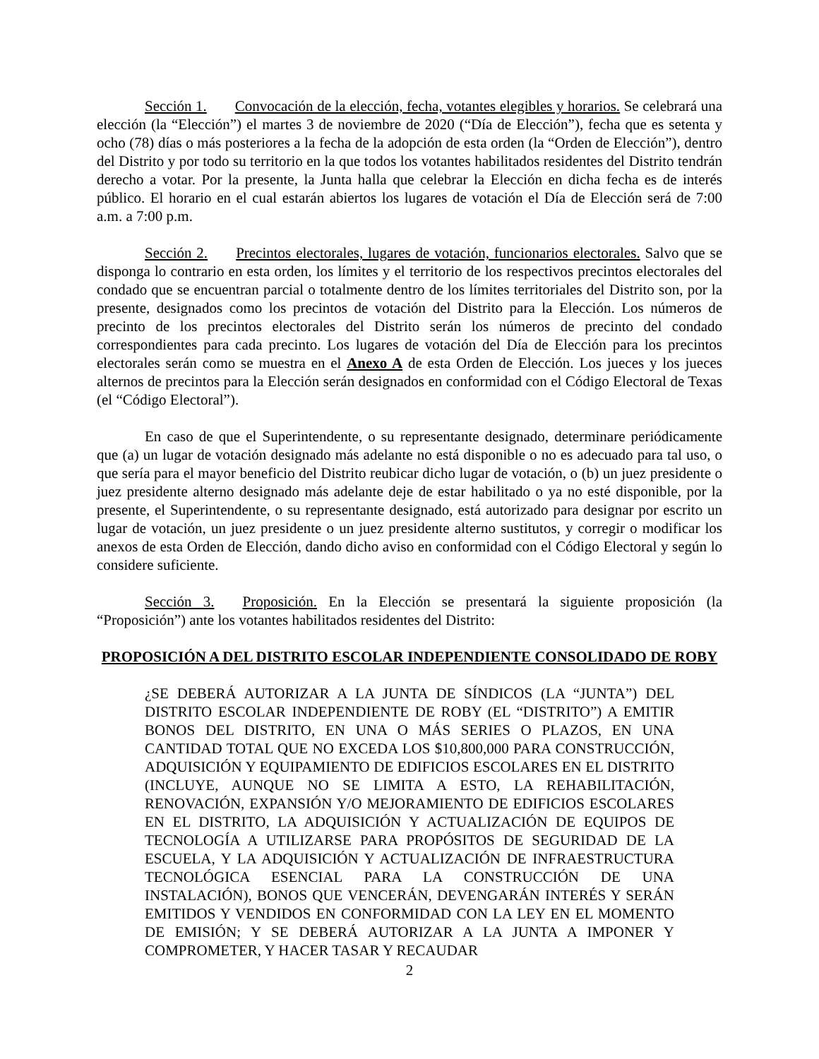Sección 1. Convocación de la elección, fecha, votantes elegibles y horarios. Se celebrará una elección (la “Elección”) el martes 3 de noviembre de 2020 (“Día de Elección”), fecha que es setenta y ocho (78) días o más posteriores a la fecha de la adopción de esta orden (la “Orden de Elección”), dentro del Distrito y por todo su territorio en la que todos los votantes habilitados residentes del Distrito tendrán derecho a votar. Por la presente, la Junta halla que celebrar la Elección en dicha fecha es de interés público. El horario en el cual estarán abiertos los lugares de votación el Día de Elección será de 7:00 a.m. a 7:00 p.m.
Sección 2. Precintos electorales, lugares de votación, funcionarios electorales. Salvo que se disponga lo contrario en esta orden, los límites y el territorio de los respectivos precintos electorales del condado que se encuentran parcial o totalmente dentro de los límites territoriales del Distrito son, por la presente, designados como los precintos de votación del Distrito para la Elección. Los números de precinto de los precintos electorales del Distrito serán los números de precinto del condado correspondientes para cada precinto. Los lugares de votación del Día de Elección para los precintos electorales serán como se muestra en el Anexo A de esta Orden de Elección. Los jueces y los jueces alternos de precintos para la Elección serán designados en conformidad con el Código Electoral de Texas (el “Código Electoral”).
En caso de que el Superintendente, o su representante designado, determinare periódicamente que (a) un lugar de votación designado más adelante no está disponible o no es adecuado para tal uso, o que sería para el mayor beneficio del Distrito reubicar dicho lugar de votación, o (b) un juez presidente o juez presidente alterno designado más adelante deje de estar habilitado o ya no esté disponible, por la presente, el Superintendente, o su representante designado, está autorizado para designar por escrito un lugar de votación, un juez presidente o un juez presidente alterno sustitutos, y corregir o modificar los anexos de esta Orden de Elección, dando dicho aviso en conformidad con el Código Electoral y según lo considere suficiente.
Sección 3. Proposición. En la Elección se presentará la siguiente proposición (la “Proposición”) ante los votantes habilitados residentes del Distrito:
PROPOSICIÓN A DEL DISTRITO ESCOLAR INDEPENDIENTE CONSOLIDADO DE ROBY
¿SE DEBERÁ AUTORIZAR A LA JUNTA DE SÍNDICOS (LA “JUNTA”) DEL DISTRITO ESCOLAR INDEPENDIENTE DE ROBY (EL “DISTRITO”) A EMITIR BONOS DEL DISTRITO, EN UNA O MÁS SERIES O PLAZOS, EN UNA CANTIDAD TOTAL QUE NO EXCEDA LOS $10,800,000 PARA CONSTRUCCIÓN, ADQUISICIÓN Y EQUIPAMIENTO DE EDIFICIOS ESCOLARES EN EL DISTRITO (INCLUYE, AUNQUE NO SE LIMITA A ESTO, LA REHABILITACIÓN, RENOVACIÓN, EXPANSIÓN Y/O MEJORAMIENTO DE EDIFICIOS ESCOLARES EN EL DISTRITO, LA ADQUISICIÓN Y ACTUALIZACIÓN DE EQUIPOS DE TECNOLOGÍA A UTILIZARSE PARA PROPÓSITOS DE SEGURIDAD DE LA ESCUELA, Y LA ADQUISICIÓN Y ACTUALIZACIÓN DE INFRAESTRUCTURA TECNOLÓGICA ESENCIAL PARA LA CONSTRUCCIÓN DE UNA INSTALACIÓN), BONOS QUE VENCERÁN, DEVENGARÁN INTERÉS Y SERÁN EMITIDOS Y VENDIDOS EN CONFORMIDAD CON LA LEY EN EL MOMENTO DE EMISIÓN; Y SE DEBERÁ AUTORIZAR A LA JUNTA A IMPONER Y COMPROMETER, Y HACER TASAR Y RECAUDAR
2